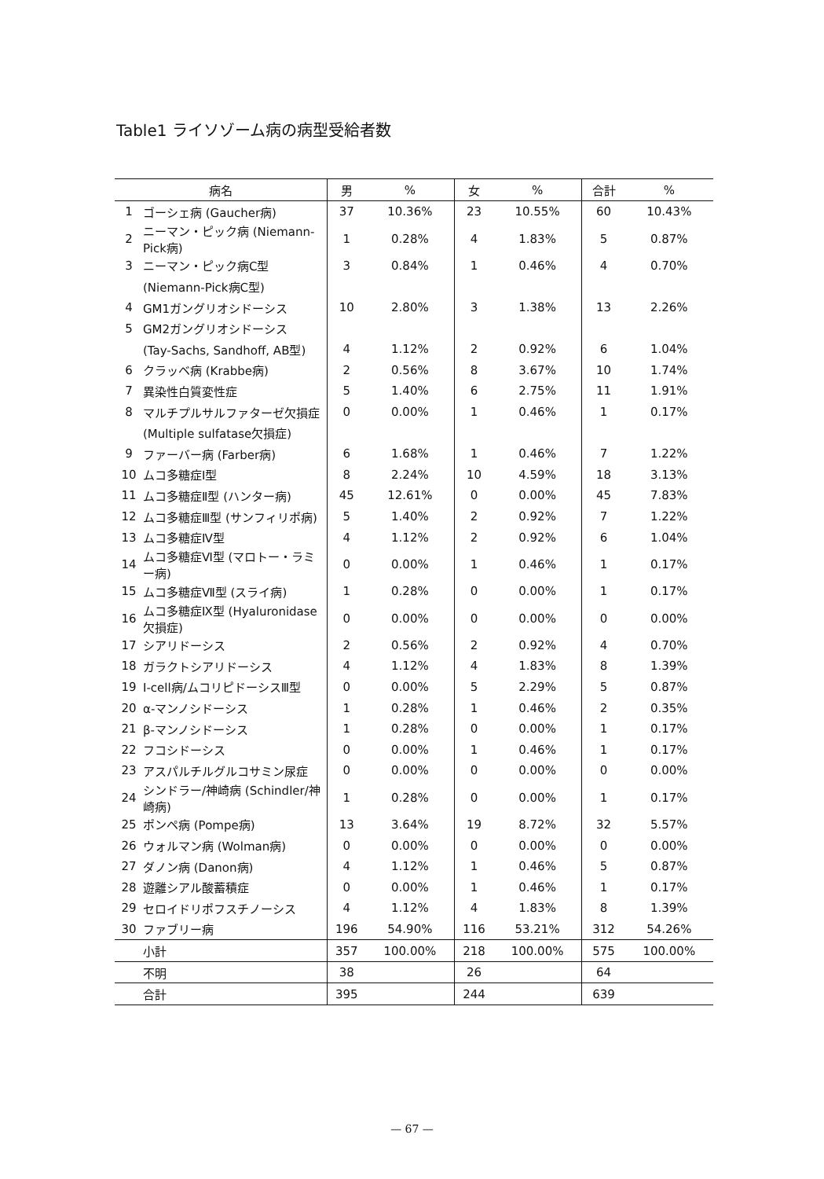Table1 ライソゾーム病の病型受給者数
| 病名 | | 男 | % | 女 | % | 合計 | % |
| --- | --- | --- | --- | --- | --- | --- | --- |
| 1 | ゴーシェ病 (Gaucher病) | 37 | 10.36% | 23 | 10.55% | 60 | 10.43% |
| 2 | ニーマン・ピック病 (Niemann-Pick病) | 1 | 0.28% | 4 | 1.83% | 5 | 0.87% |
| 3 | ニーマン・ピック病C型 | 3 | 0.84% | 1 | 0.46% | 4 | 0.70% |
| | (Niemann-Pick病C型) | | | | | | |
| 4 | GM1ガングリオシドーシス | 10 | 2.80% | 3 | 1.38% | 13 | 2.26% |
| 5 | GM2ガングリオシドーシス | | | | | | |
| | (Tay-Sachs, Sandhoff, AB型) | 4 | 1.12% | 2 | 0.92% | 6 | 1.04% |
| 6 | クラッベ病 (Krabbe病) | 2 | 0.56% | 8 | 3.67% | 10 | 1.74% |
| 7 | 異染性白質変性症 | 5 | 1.40% | 6 | 2.75% | 11 | 1.91% |
| 8 | マルチプルサルファターゼ欠損症 | 0 | 0.00% | 1 | 0.46% | 1 | 0.17% |
| | (Multiple sulfatase欠損症) | | | | | | |
| 9 | ファーバー病 (Farber病) | 6 | 1.68% | 1 | 0.46% | 7 | 1.22% |
| 10 | ムコ多糖症Ⅰ型 | 8 | 2.24% | 10 | 4.59% | 18 | 3.13% |
| 11 | ムコ多糖症Ⅱ型 (ハンター病) | 45 | 12.61% | 0 | 0.00% | 45 | 7.83% |
| 12 | ムコ多糖症Ⅲ型 (サンフィリポ病) | 5 | 1.40% | 2 | 0.92% | 7 | 1.22% |
| 13 | ムコ多糖症Ⅳ型 | 4 | 1.12% | 2 | 0.92% | 6 | 1.04% |
| 14 | ムコ多糖症Ⅵ型 (マロトー・ラミー病) | 0 | 0.00% | 1 | 0.46% | 1 | 0.17% |
| 15 | ムコ多糖症Ⅶ型 (スライ病) | 1 | 0.28% | 0 | 0.00% | 1 | 0.17% |
| 16 | ムコ多糖症Ⅸ型 (Hyaluronidase欠損症) | 0 | 0.00% | 0 | 0.00% | 0 | 0.00% |
| 17 | シアリドーシス | 2 | 0.56% | 2 | 0.92% | 4 | 0.70% |
| 18 | ガラクトシアリドーシス | 4 | 1.12% | 4 | 1.83% | 8 | 1.39% |
| 19 | I-cell病/ムコリピドーシスⅢ型 | 0 | 0.00% | 5 | 2.29% | 5 | 0.87% |
| 20 | α-マンノシドーシス | 1 | 0.28% | 1 | 0.46% | 2 | 0.35% |
| 21 | β-マンノシドーシス | 1 | 0.28% | 0 | 0.00% | 1 | 0.17% |
| 22 | フコシドーシス | 0 | 0.00% | 1 | 0.46% | 1 | 0.17% |
| 23 | アスパルチルグルコサミン尿症 | 0 | 0.00% | 0 | 0.00% | 0 | 0.00% |
| 24 | シンドラー/神崎病 (Schindler/神崎病) | 1 | 0.28% | 0 | 0.00% | 1 | 0.17% |
| 25 | ポンペ病 (Pompe病) | 13 | 3.64% | 19 | 8.72% | 32 | 5.57% |
| 26 | ウォルマン病 (Wolman病) | 0 | 0.00% | 0 | 0.00% | 0 | 0.00% |
| 27 | ダノン病 (Danon病) | 4 | 1.12% | 1 | 0.46% | 5 | 0.87% |
| 28 | 遊離シアル酸蓄積症 | 0 | 0.00% | 1 | 0.46% | 1 | 0.17% |
| 29 | セロイドリポフスチノーシス | 4 | 1.12% | 4 | 1.83% | 8 | 1.39% |
| 30 | ファブリー病 | 196 | 54.90% | 116 | 53.21% | 312 | 54.26% |
| | 小計 | 357 | 100.00% | 218 | 100.00% | 575 | 100.00% |
| | 不明 | 38 | | 26 | | 64 | |
| | 合計 | 395 | | 244 | | 639 | |
— 67 —